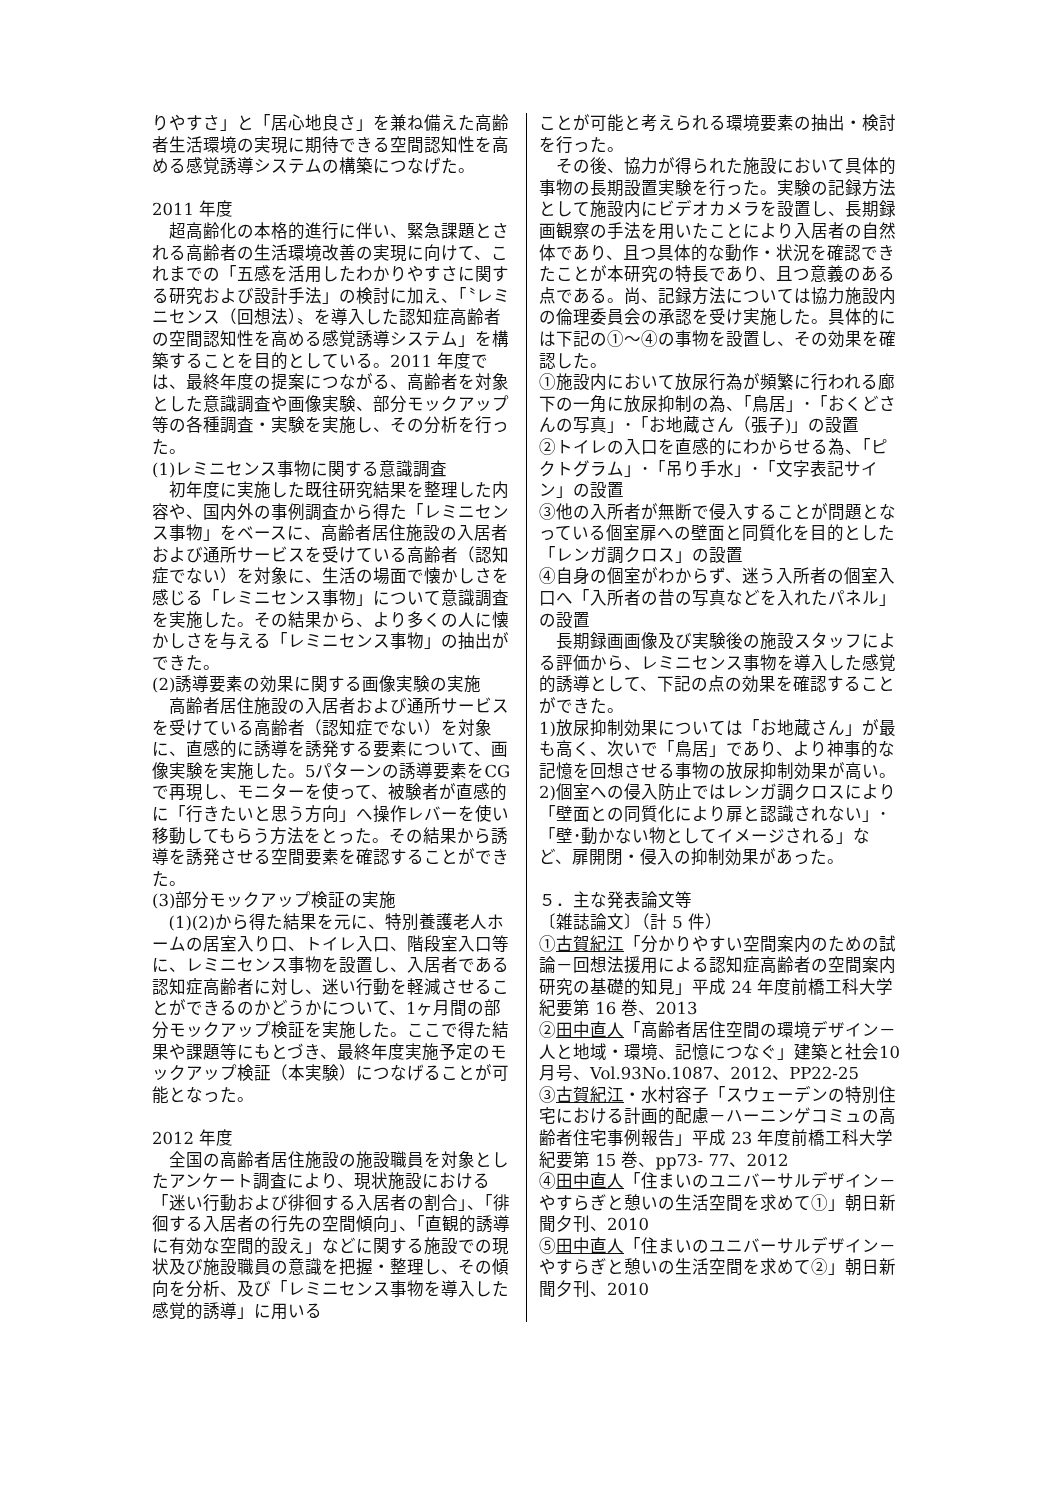りやすさ」と「居心地良さ」を兼ね備えた高齢者生活環境の実現に期待できる空間認知性を高める感覚誘導システムの構築につなげた。
2011 年度
超高齢化の本格的進行に伴い、緊急課題とされる高齢者の生活環境改善の実現に向けて、これまでの「五感を活用したわかりやすさに関する研究および設計手法」の検討に加え、「〝レミニセンス（回想法）〟を導入した認知症高齢者の空間認知性を高める感覚誘導システム」を構築することを目的としている。2011 年度では、最終年度の提案につながる、高齢者を対象とした意識調査や画像実験、部分モックアップ等の各種調査・実験を実施し、その分析を行った。
(1)レミニセンス事物に関する意識調査
初年度に実施した既往研究結果を整理した内容や、国内外の事例調査から得た「レミニセンス事物」をベースに、高齢者居住施設の入居者および通所サービスを受けている高齢者（認知症でない）を対象に、生活の場面で懐かしさを感じる「レミニセンス事物」について意識調査を実施した。その結果から、より多くの人に懐かしさを与える「レミニセンス事物」の抽出ができた。
(2)誘導要素の効果に関する画像実験の実施
高齢者居住施設の入居者および通所サービスを受けている高齢者（認知症でない）を対象に、直感的に誘導を誘発する要素について、画像実験を実施した。5パターンの誘導要素をCGで再現し、モニターを使って、被験者が直感的に「行きたいと思う方向」へ操作レバーを使い移動してもらう方法をとった。その結果から誘導を誘発させる空間要素を確認することができた。
(3)部分モックアップ検証の実施
(1)(2)から得た結果を元に、特別養護老人ホームの居室入り口、トイレ入口、階段室入口等に、レミニセンス事物を設置し、入居者である認知症高齢者に対し、迷い行動を軽減させることができるのかどうかについて、1ヶ月間の部分モックアップ検証を実施した。ここで得た結果や課題等にもとづき、最終年度実施予定のモックアップ検証（本実験）につなげることが可能となった。
2012 年度
全国の高齢者居住施設の施設職員を対象としたアンケート調査により、現状施設における「迷い行動および徘徊する入居者の割合」、「徘徊する入居者の行先の空間傾向」、「直観的誘導に有効な空間的設え」などに関する施設での現状及び施設職員の意識を把握・整理し、その傾向を分析、及び「レミニセンス事物を導入した感覚的誘導」に用いる
ことが可能と考えられる環境要素の抽出・検討を行った。
その後、協力が得られた施設において具体的事物の長期設置実験を行った。実験の記録方法として施設内にビデオカメラを設置し、長期録画観察の手法を用いたことにより入居者の自然体であり、且つ具体的な動作・状況を確認できたことが本研究の特長であり、且つ意義のある点である。尚、記録方法については協力施設内の倫理委員会の承認を受け実施した。具体的には下記の①～④の事物を設置し、その効果を確認した。
①施設内において放尿行為が頻繁に行われる廊下の一角に放尿抑制の為、「鳥居」･「おくどさんの写真」･「お地蔵さん（張子)」の設置
②トイレの入口を直感的にわからせる為、「ピクトグラム」･「吊り手水」･「文字表記サイン」の設置
③他の入所者が無断で侵入することが問題となっている個室扉への壁面と同質化を目的とした「レンガ調クロス」の設置
④自身の個室がわからず、迷う入所者の個室入口へ「入所者の昔の写真などを入れたパネル」の設置
長期録画画像及び実験後の施設スタッフによる評価から、レミニセンス事物を導入した感覚的誘導として、下記の点の効果を確認することができた。
1)放尿抑制効果については「お地蔵さん」が最も高く、次いで「鳥居」であり、より神事的な記憶を回想させる事物の放尿抑制効果が高い。
2)個室への侵入防止ではレンガ調クロスにより「壁面との同質化により扉と認識されない」･「壁･動かない物としてイメージされる」など、扉開閉・侵入の抑制効果があった。
５．主な発表論文等
〔雑誌論文〕（計 5 件）
①古賀紀江「分かりやすい空間案内のための試論－回想法援用による認知症高齢者の空間案内研究の基礎的知見」平成 24 年度前橋工科大学紀要第 16 巻、2013
②田中直人「高齢者居住空間の環境デザイン－人と地域・環境、記憶につなぐ」建築と社会10月号、Vol.93No.1087、2012、PP22-25
③古賀紀江・水村容子「スウェーデンの特別住宅における計画的配慮－ハーニンゲコミュの高齢者住宅事例報告」平成 23 年度前橋工科大学紀要第 15 巻、pp73- 77、2012
④田中直人「住まいのユニバーサルデザイン－　やすらぎと憩いの生活空間を求めて①」朝日新聞夕刊、2010
⑤田中直人「住まいのユニバーサルデザイン－やすらぎと憩いの生活空間を求めて②」朝日新聞夕刊、2010